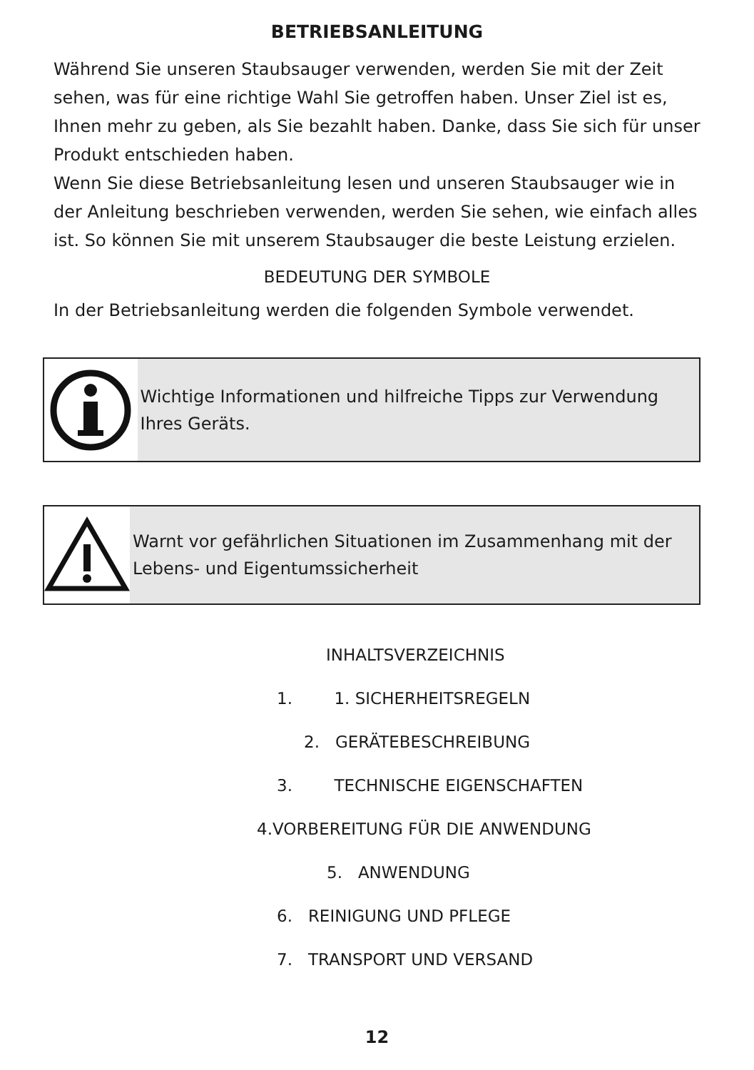BETRIEBSANLEITUNG
Während Sie unseren Staubsauger verwenden, werden Sie mit der Zeit sehen, was für eine richtige Wahl Sie getroffen haben. Unser Ziel ist es, Ihnen mehr zu geben, als Sie bezahlt haben. Danke, dass Sie sich für unser Produkt entschieden haben.
Wenn Sie diese Betriebsanleitung lesen und unseren Staubsauger wie in der Anleitung beschrieben verwenden, werden Sie sehen, wie einfach alles ist. So können Sie mit unserem Staubsauger die beste Leistung erzielen.
BEDEUTUNG DER SYMBOLE
In der Betriebsanleitung werden die folgenden Symbole verwendet.
Wichtige Informationen und hilfreiche Tipps zur Verwendung Ihres Geräts.
Warnt vor gefährlichen Situationen im Zusammenhang mit der Lebens- und Eigentumssicherheit
INHALTSVERZEICHNIS
1. 1. SICHERHEITSREGELN
2. GERÄTEBESCHREIBUNG
3. TECHNISCHE EIGENSCHAFTEN
4.VORBEREITUNG FÜR DIE ANWENDUNG
5. ANWENDUNG
6. REINIGUNG UND PFLEGE
7. TRANSPORT UND VERSAND
12